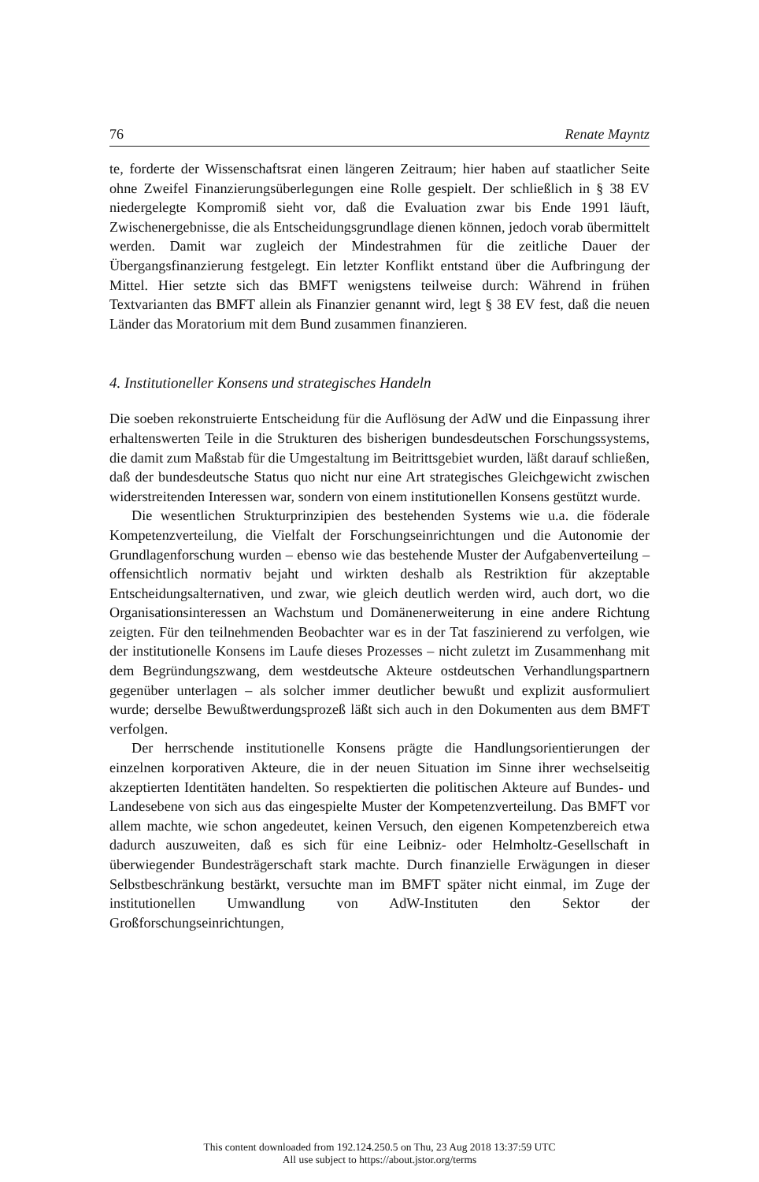76 Renate Mayntz
te, forderte der Wissenschaftsrat einen längeren Zeitraum; hier haben auf staatlicher Seite ohne Zweifel Finanzierungsüberlegungen eine Rolle gespielt. Der schließlich in § 38 EV niedergelegte Kompromiß sieht vor, daß die Evaluation zwar bis Ende 1991 läuft, Zwischenergebnisse, die als Entscheidungsgrundlage dienen können, jedoch vorab übermittelt werden. Damit war zugleich der Mindestrahmen für die zeitliche Dauer der Übergangsfinanzierung festgelegt. Ein letzter Konflikt entstand über die Aufbringung der Mittel. Hier setzte sich das BMFT wenigstens teilweise durch: Während in frühen Textvarianten das BMFT allein als Finanzier genannt wird, legt § 38 EV fest, daß die neuen Länder das Moratorium mit dem Bund zusammen finanzieren.
4. Institutioneller Konsens und strategisches Handeln
Die soeben rekonstruierte Entscheidung für die Auflösung der AdW und die Einpassung ihrer erhaltenswerten Teile in die Strukturen des bisherigen bundesdeutschen Forschungssystems, die damit zum Maßstab für die Umgestaltung im Beitrittsgebiet wurden, läßt darauf schließen, daß der bundesdeutsche Status quo nicht nur eine Art strategisches Gleichgewicht zwischen widerstreitenden Interessen war, sondern von einem institutionellen Konsens gestützt wurde.
Die wesentlichen Strukturprinzipien des bestehenden Systems wie u.a. die föderale Kompetenzverteilung, die Vielfalt der Forschungseinrichtungen und die Autonomie der Grundlagenforschung wurden – ebenso wie das bestehende Muster der Aufgabenverteilung – offensichtlich normativ bejaht und wirkten deshalb als Restriktion für akzeptable Entscheidungsalternativen, und zwar, wie gleich deutlich werden wird, auch dort, wo die Organisationsinteressen an Wachstum und Domänenerweiterung in eine andere Richtung zeigten. Für den teilnehmenden Beobachter war es in der Tat faszinierend zu verfolgen, wie der institutionelle Konsens im Laufe dieses Prozesses – nicht zuletzt im Zusammenhang mit dem Begründungszwang, dem westdeutsche Akteure ostdeutschen Verhandlungspartnern gegenüber unterlagen – als solcher immer deutlicher bewußt und explizit ausformuliert wurde; derselbe Bewußtwerdungsprozeß läßt sich auch in den Dokumenten aus dem BMFT verfolgen.
Der herrschende institutionelle Konsens prägte die Handlungsorientierungen der einzelnen korporativen Akteure, die in der neuen Situation im Sinne ihrer wechselseitig akzeptierten Identitäten handelten. So respektierten die politischen Akteure auf Bundes- und Landesebene von sich aus das eingespielte Muster der Kompetenzverteilung. Das BMFT vor allem machte, wie schon angedeutet, keinen Versuch, den eigenen Kompetenzbereich etwa dadurch auszuweiten, daß es sich für eine Leibniz- oder Helmholtz-Gesellschaft in überwiegender Bundesträgerschaft stark machte. Durch finanzielle Erwägungen in dieser Selbstbeschränkung bestärkt, versuchte man im BMFT später nicht einmal, im Zuge der institutionellen Umwandlung von AdW-Instituten den Sektor der Großforschungseinrichtungen,
This content downloaded from 192.124.250.5 on Thu, 23 Aug 2018 13:37:59 UTC
All use subject to https://about.jstor.org/terms